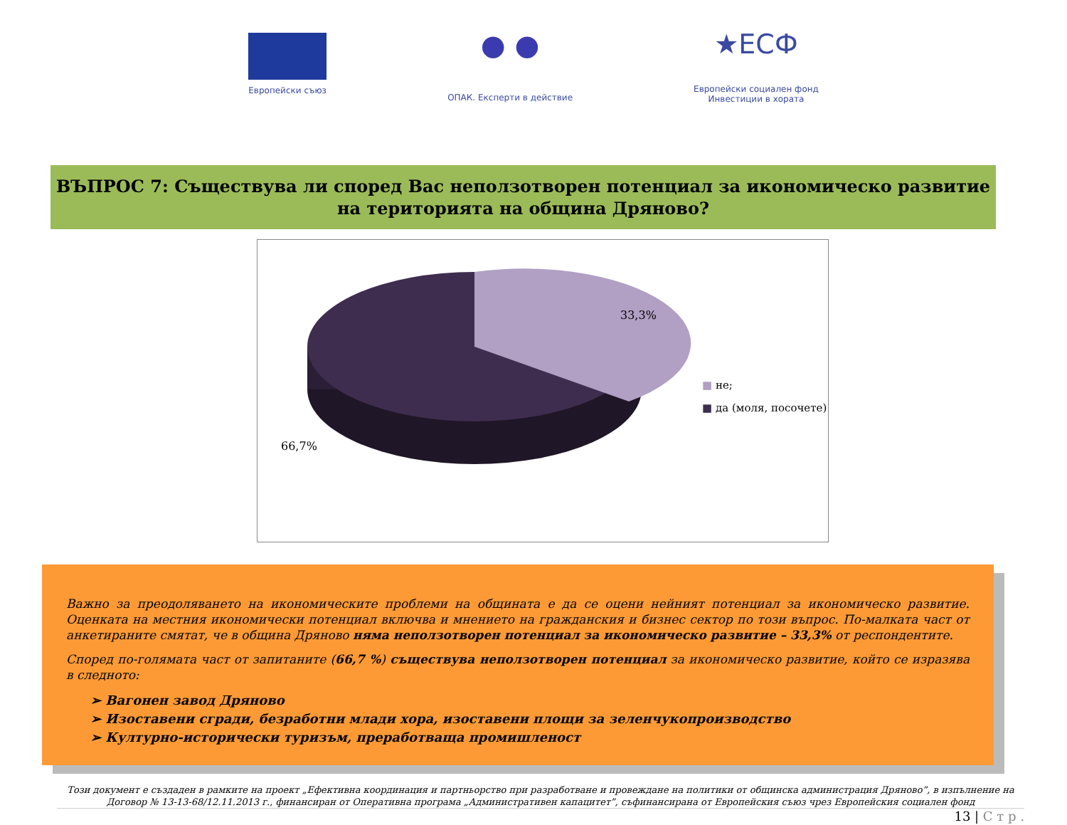Европейски съюз
● ●
ОПАК. Експерти в действие
★ЕСФ
Европейски социален фонд
Инвестиции в хората
ВЪПРОС 7: Съществува ли според Вас неползотворен потенциал за икономическо развитие на територията на община Дряново?
33,3%
66,7%
■ не;
■ да (моля, посочете)
Важно за преодоляването на икономическите проблеми на общината е да се оцени нейният потенциал за икономическо развитие. Оценката на местния икономически потенциал включва и мнението на гражданския и бизнес сектор по този въпрос. По-малката част от анкетираните смятат, че в община Дряново няма неползотворен потенциал за икономическо развитие – 33,3% от респондентите.
Според по-голямата част от запитаните (66,7 %) съществува неползотворен потенциал за икономическо развитие, който се изразява в следното:
➢ Вагонен завод Дряново
➢ Изоставени сгради, безработни млади хора, изоставени площи за зеленчукопроизводство
➢ Културно-исторически туризъм, преработваща промишленост
Този документ е създаден в рамките на проект „Ефективна координация и партньорство при разработване и провеждане на политики от общинска администрация Дряново”, в изпълнение на Договор № 13-13-68/12.11.2013 г., финансиран от Оперативна програма „Административен капацитет”, съфинансирана от Европейския съюз чрез Европейския социален фонд
13 | С т р .